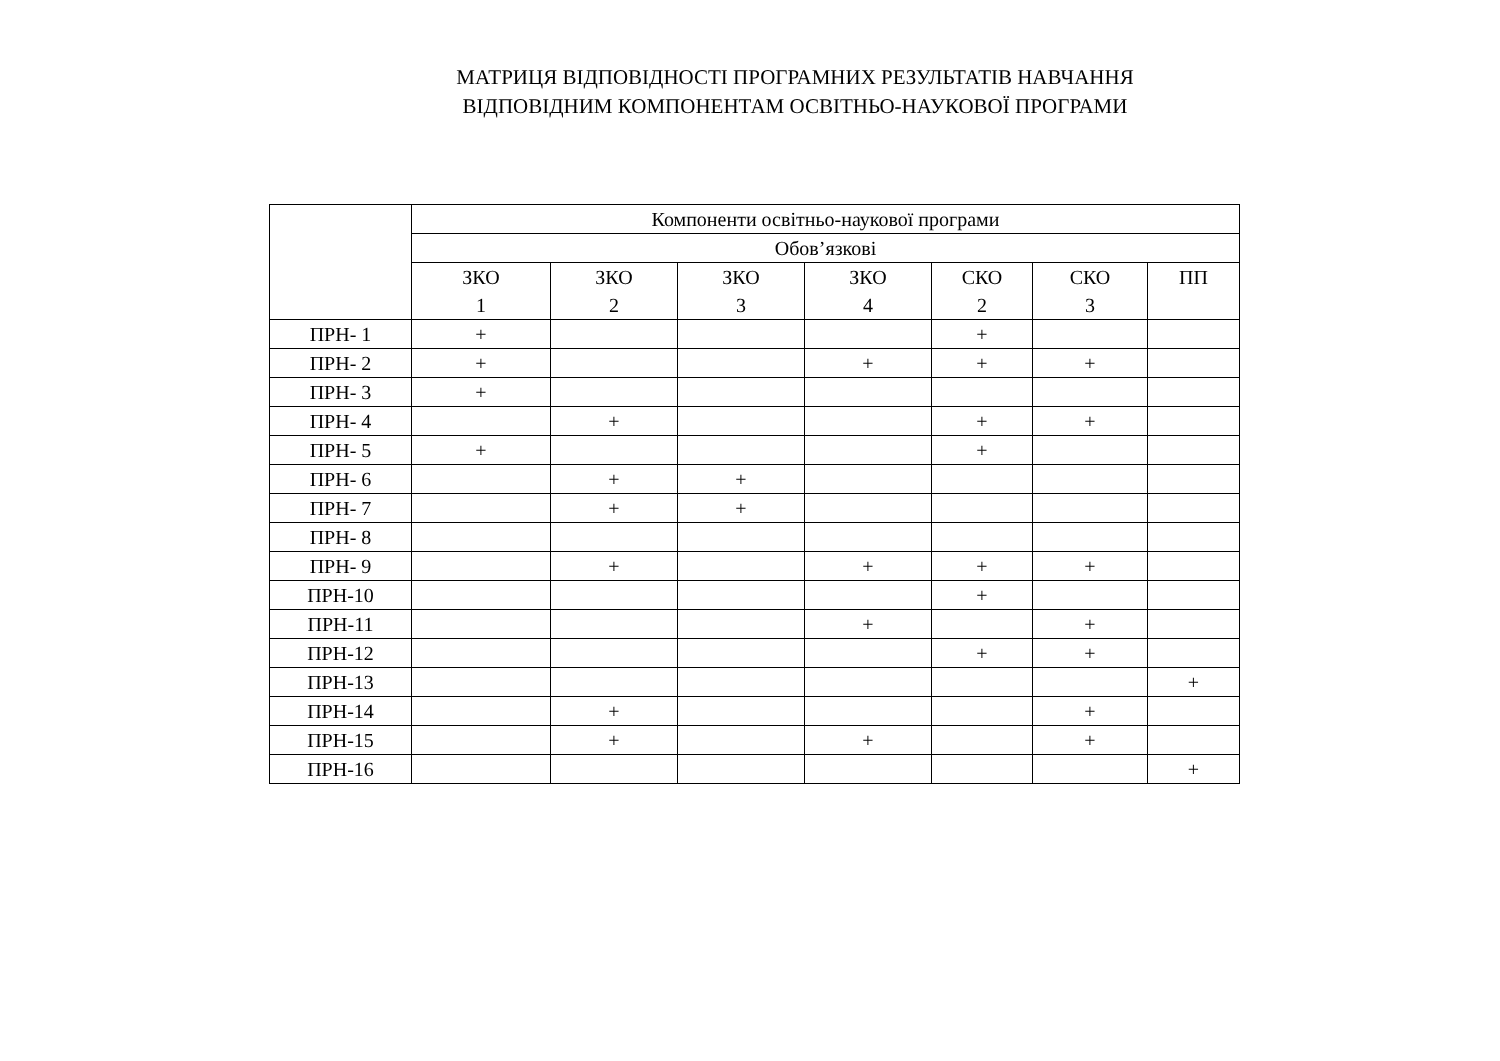МАТРИЦЯ ВІДПОВІДНОСТІ ПРОГРАМНИХ РЕЗУЛЬТАТІВ НАВЧАННЯ
ВІДПОВІДНИМ КОМПОНЕНТАМ ОСВІТНЬО-НАУКОВОЇ ПРОГРАМИ
| | Компоненти освітньо-наукової програми | | | | | | |
| --- | --- | --- | --- | --- | --- | --- | --- |
| | Обов’язкові | | | | | | |
| | ЗКО 1 | ЗКО 2 | ЗКО 3 | ЗКО 4 | СКО 2 | СКО 3 | ПП |
| ПРН- 1 | + | | | | + | | |
| ПРН- 2 | + | | | + | + | + | |
| ПРН- 3 | + | | | | | | |
| ПРН- 4 | | + | | | + | + | |
| ПРН- 5 | + | | | | + | | |
| ПРН- 6 | | + | + | | | | |
| ПРН- 7 | | + | + | | | | |
| ПРН- 8 | | | | | | | |
| ПРН- 9 | | + | | + | + | + | |
| ПРН-10 | | | | | + | | |
| ПРН-11 | | | | + | | + | |
| ПРН-12 | | | | | + | + | |
| ПРН-13 | | | | | | | + |
| ПРН-14 | | + | | | | + | |
| ПРН-15 | | + | | + | | + | |
| ПРН-16 | | | | | | | + |